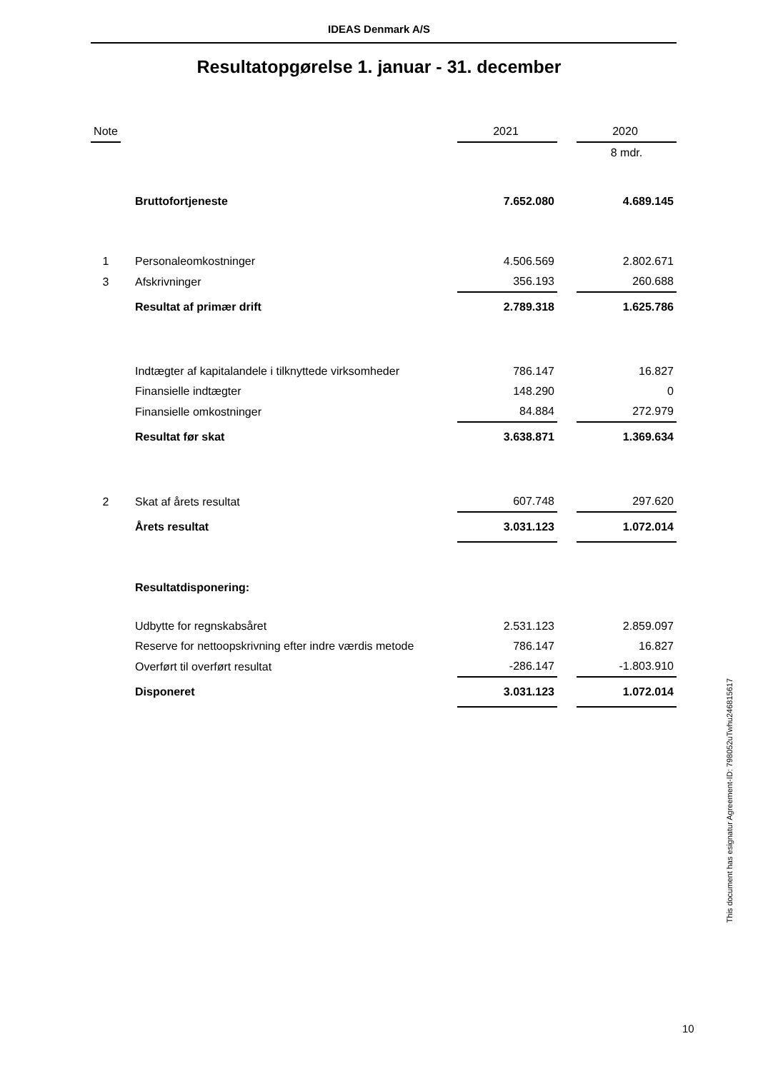IDEAS Denmark A/S
Resultatopgørelse 1. januar - 31. december
| Note | | 2021 | | 2020 |
| --- | --- | --- | --- | --- |
| | | | | 8 mdr. |
| | Bruttofortjeneste | 7.652.080 | | 4.689.145 |
| 1 | Personaleomkostninger | 4.506.569 | | 2.802.671 |
| 3 | Afskrivninger | 356.193 | | 260.688 |
| | Resultat af primær drift | 2.789.318 | | 1.625.786 |
| | Indtægter af kapitalandele i tilknyttede virksomheder | 786.147 | | 16.827 |
| | Finansielle indtægter | 148.290 | | 0 |
| | Finansielle omkostninger | 84.884 | | 272.979 |
| | Resultat før skat | 3.638.871 | | 1.369.634 |
| 2 | Skat af årets resultat | 607.748 | | 297.620 |
| | Årets resultat | 3.031.123 | | 1.072.014 |
| | Resultatdisponering: | | | |
| | Udbytte for regnskabsåret | 2.531.123 | | 2.859.097 |
| | Reserve for nettoopskrivning efter indre værdis metode | 786.147 | | 16.827 |
| | Overført til overført resultat | -286.147 | | -1.803.910 |
| | Disponeret | 3.031.123 | | 1.072.014 |
This document has esignatur Agreement-ID: 798052uTwhu246815617
10